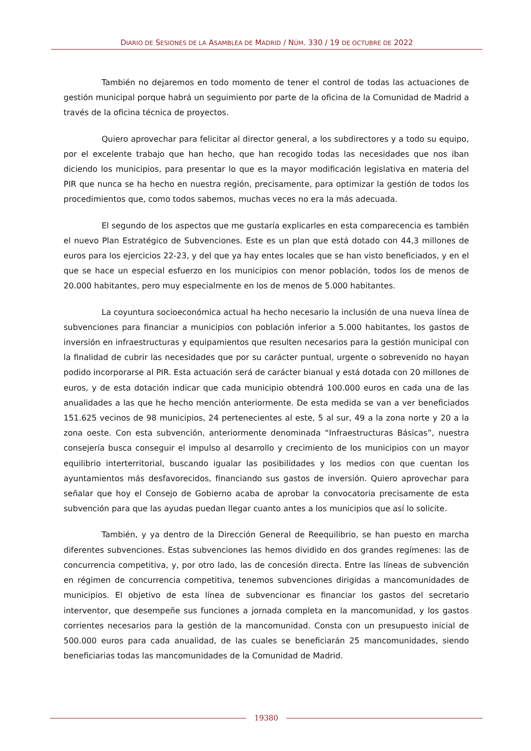DIARIO DE SESIONES DE LA ASAMBLEA DE MADRID / NÚM. 330 / 19 DE OCTUBRE DE 2022
También no dejaremos en todo momento de tener el control de todas las actuaciones de gestión municipal porque habrá un seguimiento por parte de la oficina de la Comunidad de Madrid a través de la oficina técnica de proyectos.
Quiero aprovechar para felicitar al director general, a los subdirectores y a todo su equipo, por el excelente trabajo que han hecho, que han recogido todas las necesidades que nos iban diciendo los municipios, para presentar lo que es la mayor modificación legislativa en materia del PIR que nunca se ha hecho en nuestra región, precisamente, para optimizar la gestión de todos los procedimientos que, como todos sabemos, muchas veces no era la más adecuada.
El segundo de los aspectos que me gustaría explicarles en esta comparecencia es también el nuevo Plan Estratégico de Subvenciones. Este es un plan que está dotado con 44,3 millones de euros para los ejercicios 22-23, y del que ya hay entes locales que se han visto beneficiados, y en el que se hace un especial esfuerzo en los municipios con menor población, todos los de menos de 20.000 habitantes, pero muy especialmente en los de menos de 5.000 habitantes.
La coyuntura socioeconómica actual ha hecho necesario la inclusión de una nueva línea de subvenciones para financiar a municipios con población inferior a 5.000 habitantes, los gastos de inversión en infraestructuras y equipamientos que resulten necesarios para la gestión municipal con la finalidad de cubrir las necesidades que por su carácter puntual, urgente o sobrevenido no hayan podido incorporarse al PIR. Esta actuación será de carácter bianual y está dotada con 20 millones de euros, y de esta dotación indicar que cada municipio obtendrá 100.000 euros en cada una de las anualidades a las que he hecho mención anteriormente. De esta medida se van a ver beneficiados 151.625 vecinos de 98 municipios, 24 pertenecientes al este, 5 al sur, 49 a la zona norte y 20 a la zona oeste. Con esta subvención, anteriormente denominada “Infraestructuras Básicas”, nuestra consejería busca conseguir el impulso al desarrollo y crecimiento de los municipios con un mayor equilibrio interterritorial, buscando igualar las posibilidades y los medios con que cuentan los ayuntamientos más desfavorecidos, financiando sus gastos de inversión. Quiero aprovechar para señalar que hoy el Consejo de Gobierno acaba de aprobar la convocatoria precisamente de esta subvención para que las ayudas puedan llegar cuanto antes a los municipios que así lo solicite.
También, y ya dentro de la Dirección General de Reequilibrio, se han puesto en marcha diferentes subvenciones. Estas subvenciones las hemos dividido en dos grandes regímenes: las de concurrencia competitiva, y, por otro lado, las de concesión directa. Entre las líneas de subvención en régimen de concurrencia competitiva, tenemos subvenciones dirigidas a mancomunidades de municipios. El objetivo de esta línea de subvencionar es financiar los gastos del secretario interventor, que desempeñe sus funciones a jornada completa en la mancomunidad, y los gastos corrientes necesarios para la gestión de la mancomunidad. Consta con un presupuesto inicial de 500.000 euros para cada anualidad, de las cuales se beneficiarán 25 mancomunidades, siendo beneficiarias todas las mancomunidades de la Comunidad de Madrid.
19380